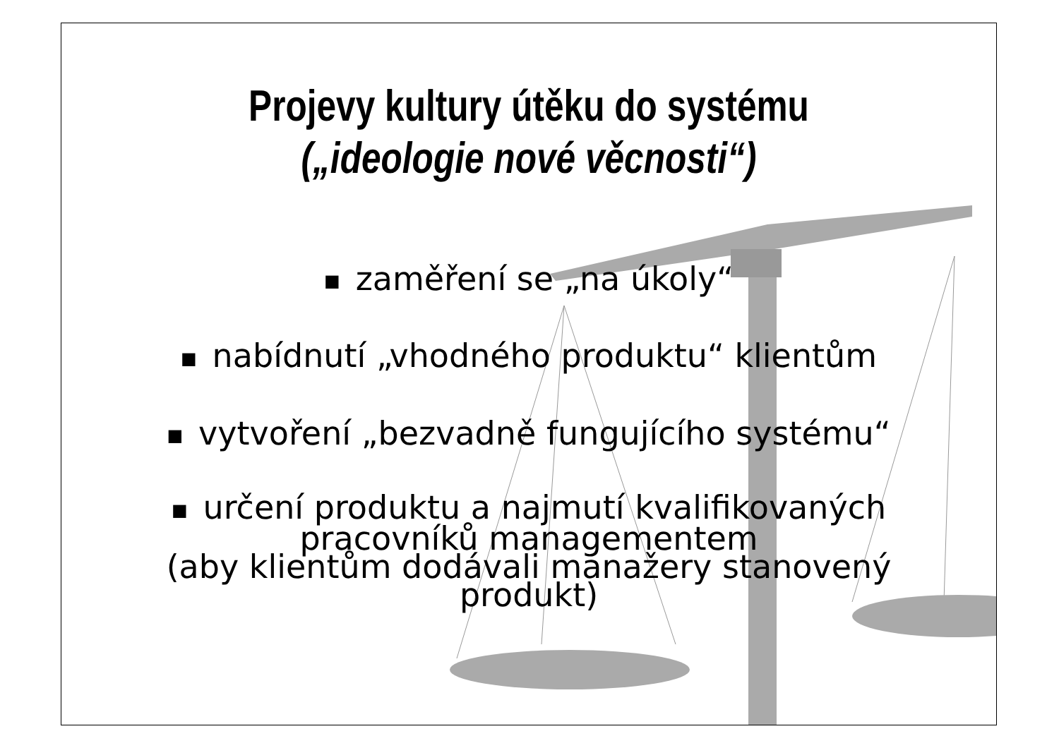Projevy kultury útěku do systému
(„ideologie nové věcnosti“)
■ zaměření se „na úkoly“
■ nabídnutí „vhodného produktu“ klientům
■ vytvoření „bezvadně fungujícího systému“
■ určení produktu a najmutí kvalifikovaných
pracovníků managementem
(aby klientům dodávali manažery stanovený
produkt)